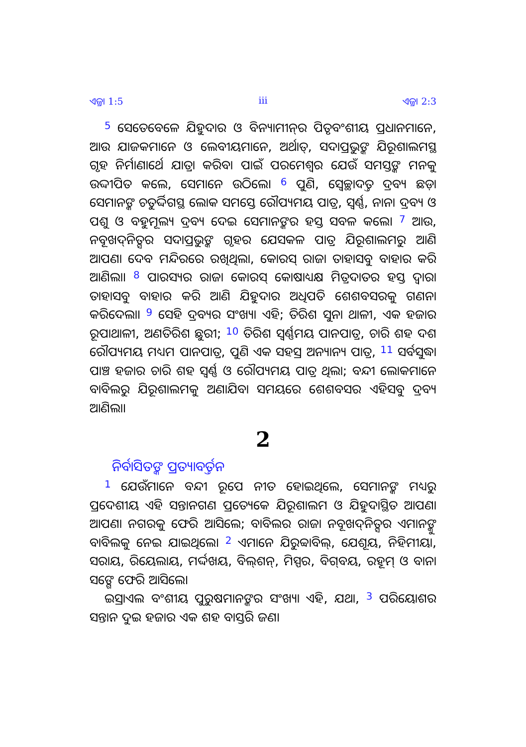ଏଜ୍ରା 1:5 iii ଏଜ୍ରା 2:3
<sup>5</sup> ସେତେବେଳେ ଯିହୁଦାର ଓ ବିନ୍ୟାମୀନ୍‍ର ପିତୃବଂଶୀୟ ପ୍ରଧାନମାନେ, ଆଉ ଯାଜକମାନେ ଓ ଲେବୀୟମାନେ, ଅର୍ଥାତ୍‍, ସଦାପ୍ରଭୁଙ୍କ ଯିରୂଶାଲମସ୍ଥ ଗୃହ ନିର୍ମାଣାର୍ଥେ ଯାତ୍ରା କରିବା ପାଇଁ ପରମେଶ୍ୱର ଯେଉଁ ସମସ୍ତଙ୍କ ମନକୁ ଉଦ୍ଦୀପିତ କଲେ, ସେମାନେ ଉଠିଲେ। <sup>6</sup> ପୁଣି, ସ୍ୱେଚ୍ଛାଦତ୍ତ ଦ୍ରବ୍ୟ ଛଡ଼ା ସେମାନଙ୍କ ଚତୁର୍ଦ୍ଦିଗସ୍ଥ ଲୋକ ସମସ୍ତେ ରୌପ୍ୟମୟ ପାତ୍ର, ସ୍ୱର୍ଣ୍ଣ, ନାନା ଦ୍ରବ୍ୟ ଓ ପଶୁ ଓ ବହୁମୂଲ୍ୟ ଦ୍ରବ୍ୟ ଦେଇ ସେମାନଙ୍କର ହସ୍ତ ସବଳ କଲେ। <sup>7</sup> ଆଉ, ନବୂଖଦ୍‍ନିତ୍ସର ସଦାପ୍ରଭୁଙ୍କ ଗୃହର ଯେସକଳ ପାତ୍ର ଯିରୂଶାଲମରୁ ଆଣି ଆପଣା ଦେବ ମନ୍ଦିରରେ ରଖିଥିଲା, କୋରସ୍‍ ରାଜା ତାହାସବୁ ବାହାର କରି ଆଣିଲା। <sup>8</sup> ପାରସ୍ୟର ରାଜା କୋରସ୍‍ କୋଷାଧ୍ୟକ୍ଷ ମିତ୍ରଦାତର ହସ୍ତ ଦ୍ୱାରା ତାହାସବୁ ବାହାର କରି ଆଣି ଯିହୁଦାର ଅଧିପତି ଶେଶବସରକୁ ଗଣନା କରିଦେଲା। <sup>9</sup> ସେହି ଦ୍ରବ୍ୟର ସଂଖ୍ୟା ଏହି; ତିରିଶ ସୁନା ଥାଳୀ, ଏକ ହଜାର ରୂପାଥାଳୀ, ଅଣତିରିଶ ଛୁରୀ; <sup>10</sup> ତିରିଶ ସ୍ୱର୍ଣ୍ଣମୟ ପାନପାତ୍ର, ଚାରି ଶହ ଦଶ ରୌପ୍ୟମୟ ମଧ୍ୟମ ପାନପାତ୍ର, ପୁଣି ଏକ ସହସ୍ର ଅନ୍ୟାନ୍ୟ ପାତ୍ର, <sup>11</sup> ସର୍ବସୁଦ୍ଧା ପାଞ୍ଚ ହଜାର ଚାରି ଶହ ସ୍ୱର୍ଣ୍ଣ ଓ ରୌପ୍ୟମୟ ପାତ୍ର ଥିଲା; ବନ୍ଦୀ ଲୋକମାନେ ବାବିଲରୁ ଯିରୂଶାଲମକୁ ଅଣାଯିବା ସମୟରେ ଶେଶବସର ଏହିସବୁ ଦ୍ରବ୍ୟ ଆଣିଲା।
2
ନିର୍ବାସିତଙ୍କ ପ୍ରତ୍ୟାବର୍ତ୍ତନ
<sup>1</sup> ଯେଉଁମାନେ ବନ୍ଦୀ ରୂପେ ନୀତ ହୋଇଥିଲେ, ସେମାନଙ୍କ ମଧ୍ୟରୁ ପ୍ରଦେଶୀୟ ଏହି ସନ୍ତାନଗଣ ପ୍ରତ୍ୟେକେ ଯିରୂଶାଲମ ଓ ଯିହୁଦାସ୍ଥିତ ଆପଣା ଆପଣା ନଗରକୁ ଫେରି ଆସିଲେ; ବାବିଲର ରାଜା ନବୂଖଦ୍‍ନିତ୍ସର ଏମାନଙ୍କୁ ବାବିଲକୁ ନେଇ ଯାଇଥିଲେ। <sup>2</sup> ଏମାନେ ଯିରୁବ୍ବାବିଲ୍‍, ଯେଶୂୟ, ନିହିମୀୟା, ସରାୟ, ରିୟେଲାୟ, ମର୍ଦ୍ଦଖୟ, ବିଲ୍‍ଶନ୍‍, ମିସ୍ପର, ବିଗ୍‍ବୟ, ରହୂମ୍‍ ଓ ବାନା ସଙ୍ଗେ ଫେରି ଆସିଲେ।
ଇସ୍ରାଏଲ ବଂଶୀୟ ପୁରୁଷମାନଙ୍କର ସଂଖ୍ୟା ଏହି, ଯଥା, <sup>3</sup> ପରିୟୋଶର ସନ୍ତାନ ଦୁଇ ହଜାର ଏକ ଶହ ବାସ୍ତରି ଜଣ।